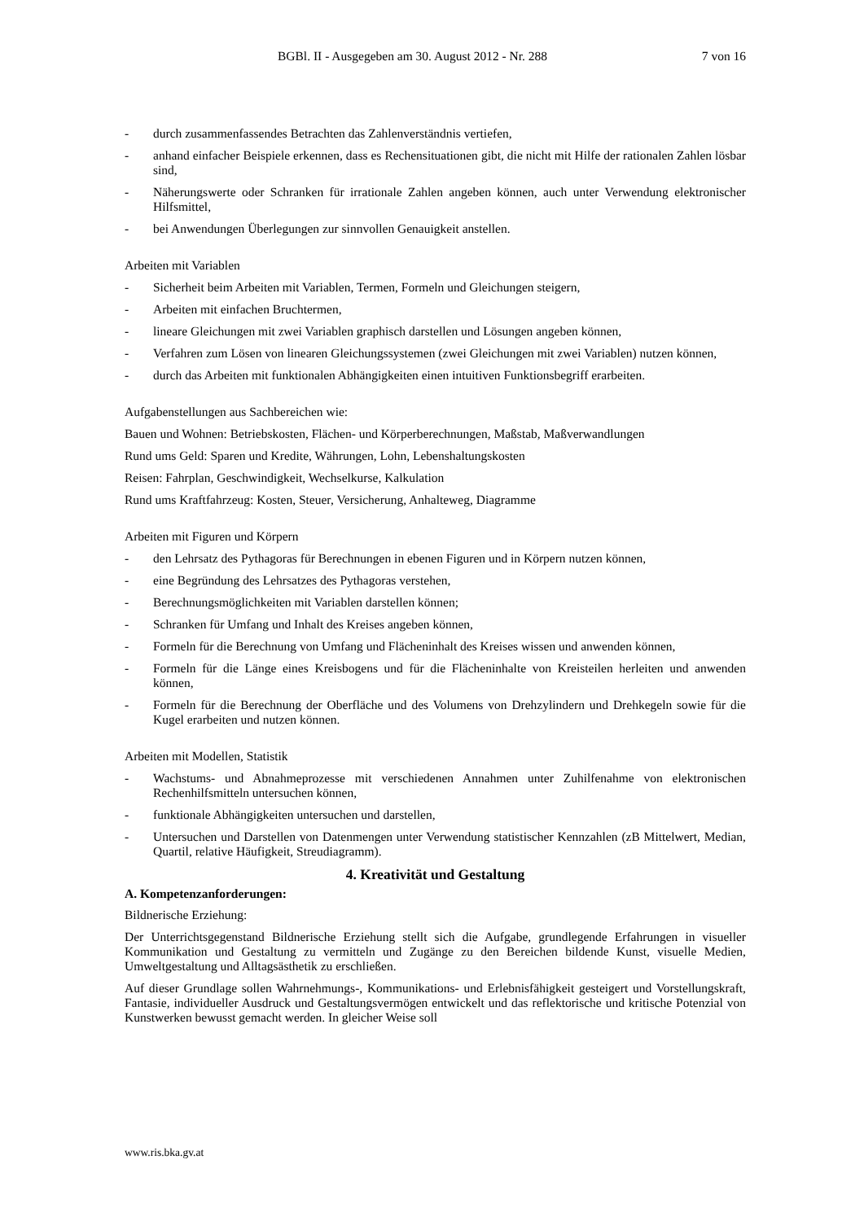BGBl. II - Ausgegeben am 30. August 2012 - Nr. 288 7 von 16
- durch zusammenfassendes Betrachten das Zahlenverständnis vertiefen,
- anhand einfacher Beispiele erkennen, dass es Rechensituationen gibt, die nicht mit Hilfe der rationalen Zahlen lösbar sind,
- Näherungswerte oder Schranken für irrationale Zahlen angeben können, auch unter Verwendung elektronischer Hilfsmittel,
- bei Anwendungen Überlegungen zur sinnvollen Genauigkeit anstellen.
Arbeiten mit Variablen
- Sicherheit beim Arbeiten mit Variablen, Termen, Formeln und Gleichungen steigern,
- Arbeiten mit einfachen Bruchtermen,
- lineare Gleichungen mit zwei Variablen graphisch darstellen und Lösungen angeben können,
- Verfahren zum Lösen von linearen Gleichungssystemen (zwei Gleichungen mit zwei Variablen) nutzen können,
- durch das Arbeiten mit funktionalen Abhängigkeiten einen intuitiven Funktionsbegriff erarbeiten.
Aufgabenstellungen aus Sachbereichen wie:
Bauen und Wohnen: Betriebskosten, Flächen- und Körperberechnungen, Maßstab, Maßverwandlungen
Rund ums Geld: Sparen und Kredite, Währungen, Lohn, Lebenshaltungskosten
Reisen: Fahrplan, Geschwindigkeit, Wechselkurse, Kalkulation
Rund ums Kraftfahrzeug: Kosten, Steuer, Versicherung, Anhalteweg, Diagramme
Arbeiten mit Figuren und Körpern
- den Lehrsatz des Pythagoras für Berechnungen in ebenen Figuren und in Körpern nutzen können,
- eine Begründung des Lehrsatzes des Pythagoras verstehen,
- Berechnungsmöglichkeiten mit Variablen darstellen können;
- Schranken für Umfang und Inhalt des Kreises angeben können,
- Formeln für die Berechnung von Umfang und Flächeninhalt des Kreises wissen und anwenden können,
- Formeln für die Länge eines Kreisbogens und für die Flächeninhalte von Kreisteilen herleiten und anwenden können,
- Formeln für die Berechnung der Oberfläche und des Volumens von Drehzylindern und Drehkegeln sowie für die Kugel erarbeiten und nutzen können.
Arbeiten mit Modellen, Statistik
- Wachstums- und Abnahmeprozesse mit verschiedenen Annahmen unter Zuhilfenahme von elektronischen Rechenhilfsmitteln untersuchen können,
- funktionale Abhängigkeiten untersuchen und darstellen,
- Untersuchen und Darstellen von Datenmengen unter Verwendung statistischer Kennzahlen (zB Mittelwert, Median, Quartil, relative Häufigkeit, Streudiagramm).
4. Kreativität und Gestaltung
A. Kompetenzanforderungen:
Bildnerische Erziehung:
Der Unterrichtsgegenstand Bildnerische Erziehung stellt sich die Aufgabe, grundlegende Erfahrungen in visueller Kommunikation und Gestaltung zu vermitteln und Zugänge zu den Bereichen bildende Kunst, visuelle Medien, Umweltgestaltung und Alltagsästhetik zu erschließen.
Auf dieser Grundlage sollen Wahrnehmungs-, Kommunikations- und Erlebnisfähigkeit gesteigert und Vorstellungskraft, Fantasie, individueller Ausdruck und Gestaltungsvermögen entwickelt und das reflektorische und kritische Potenzial von Kunstwerken bewusst gemacht werden. In gleicher Weise soll
www.ris.bka.gv.at